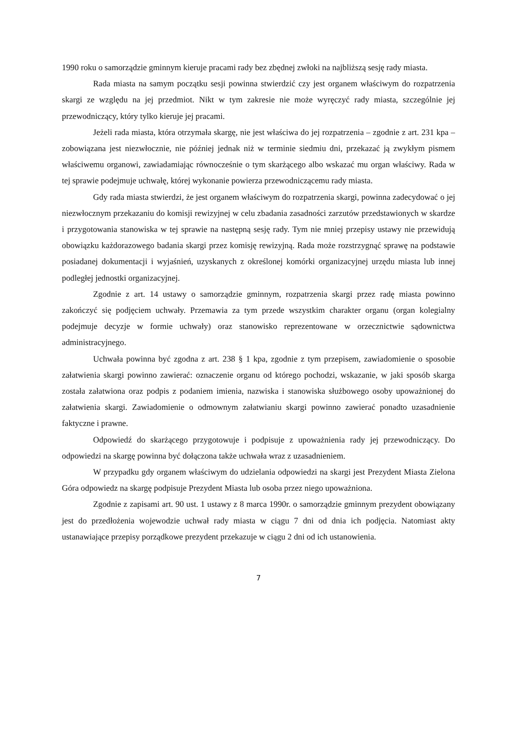1990 roku o samorządzie gminnym kieruje pracami rady bez zbędnej zwłoki na najbliższą sesję rady miasta.
Rada miasta na samym początku sesji powinna stwierdzić czy jest organem właściwym do rozpatrzenia skargi ze względu na jej przedmiot. Nikt w tym zakresie nie może wyręczyć rady miasta, szczególnie jej przewodniczący, który tylko kieruje jej pracami.
Jeżeli rada miasta, która otrzymała skargę, nie jest właściwa do jej rozpatrzenia – zgodnie z art. 231 kpa – zobowiązana jest niezwłocznie, nie później jednak niż w terminie siedmiu dni, przekazać ją zwykłym pismem właściwemu organowi, zawiadamiając równocześnie o tym skarżącego albo wskazać mu organ właściwy. Rada w tej sprawie podejmuje uchwałę, której wykonanie powierza przewodniczącemu rady miasta.
Gdy rada miasta stwierdzi, że jest organem właściwym do rozpatrzenia skargi, powinna zadecydować o jej niezwłocznym przekazaniu do komisji rewizyjnej w celu zbadania zasadności zarzutów przedstawionych w skardze i przygotowania stanowiska w tej sprawie na następną sesję rady. Tym nie mniej przepisy ustawy nie przewidują obowiązku każdorazowego badania skargi przez komisję rewizyjną. Rada może rozstrzygnąć sprawę na podstawie posiadanej dokumentacji i wyjaśnień, uzyskanych z określonej komórki organizacyjnej urzędu miasta lub innej podległej jednostki organizacyjnej.
Zgodnie z art. 14 ustawy o samorządzie gminnym, rozpatrzenia skargi przez radę miasta powinno zakończyć się podjęciem uchwały. Przemawia za tym przede wszystkim charakter organu (organ kolegialny podejmuje decyzje w formie uchwały) oraz stanowisko reprezentowane w orzecznictwie sądownictwa administracyjnego.
Uchwała powinna być zgodna z art. 238 § 1 kpa, zgodnie z tym przepisem, zawiadomienie o sposobie załatwienia skargi powinno zawierać: oznaczenie organu od którego pochodzi, wskazanie, w jaki sposób skarga została załatwiona oraz podpis z podaniem imienia, nazwiska i stanowiska służbowego osoby upoważnionej do załatwienia skargi. Zawiadomienie o odmownym załatwianiu skargi powinno zawierać ponadto uzasadnienie faktyczne i prawne.
Odpowiedź do skarżącego przygotowuje i podpisuje z upoważnienia rady jej przewodniczący. Do odpowiedzi na skargę powinna być dołączona także uchwała wraz z uzasadnieniem.
W przypadku gdy organem właściwym do udzielania odpowiedzi na skargi jest Prezydent Miasta Zielona Góra odpowiedz na skargę podpisuje Prezydent Miasta lub osoba przez niego upoważniona.
Zgodnie z zapisami art. 90 ust. 1 ustawy z 8 marca 1990r. o samorządzie gminnym prezydent obowiązany jest do przedłożenia wojewodzie uchwał rady miasta w ciągu 7 dni od dnia ich podjęcia. Natomiast akty ustanawiające przepisy porządkowe prezydent przekazuje w ciągu 2 dni od ich ustanowienia.
7